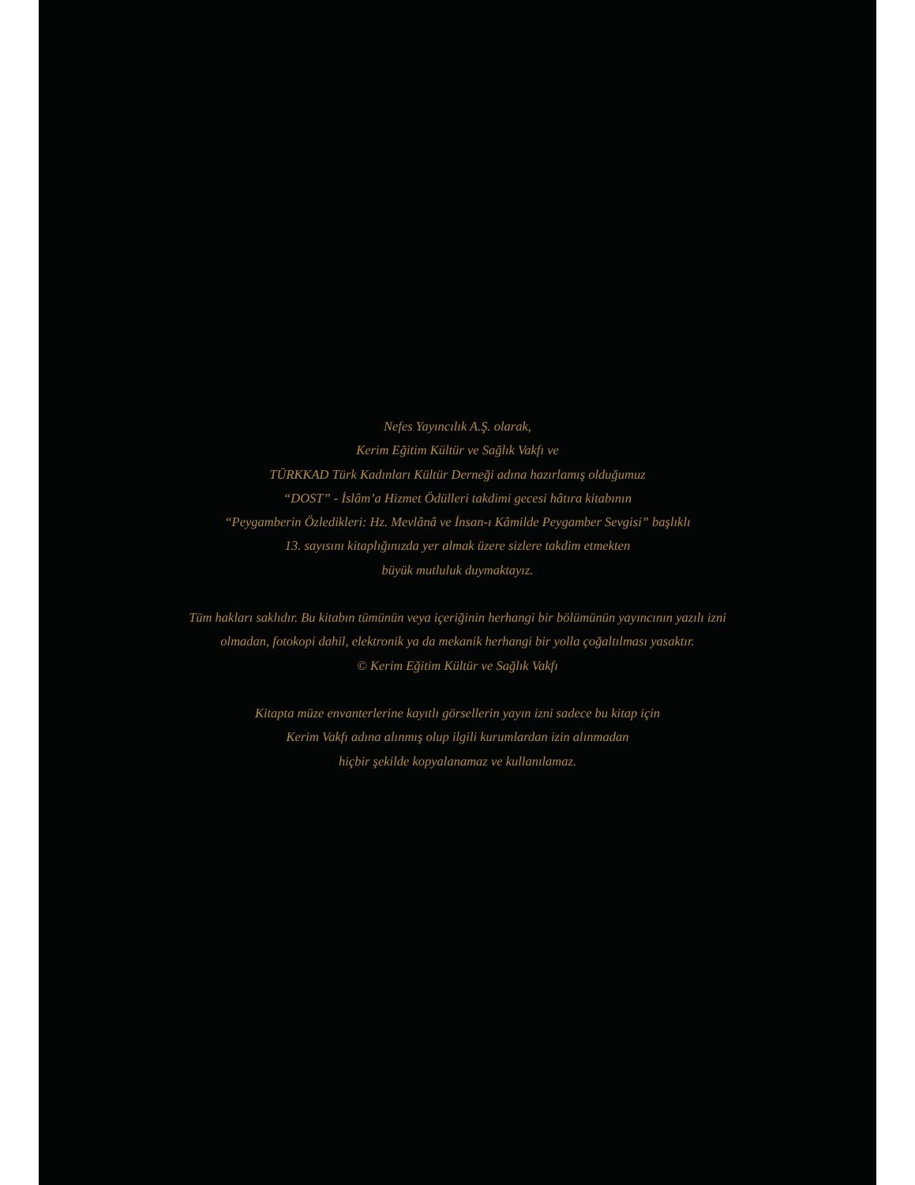Nefes Yayıncılık A.Ş. olarak,
Kerim Eğitim Kültür ve Sağlık Vakfı ve
TÜRKKAD Türk Kadınları Kültür Derneği adına hazırlamış olduğumuz
“DOST” - İslâm’a Hizmet Ödülleri takdimi gecesi hâtıra kitabının
“Peygamberin Özledikleri: Hz. Mevlânâ ve İnsan-ı Kâmilde Peygamber Sevgisi” başlıklı
13. sayısını kitaplığınızda yer almak üzere sizlere takdim etmekten
büyük mutluluk duymaktayız.
Tüm hakları saklıdır. Bu kitabın tümünün veya içeriğinin herhangi bir bölümünün yayıncının yazılı izni
olmadan, fotokopi dahil, elektronik ya da mekanik herhangi bir yolla çoğaltılması yasaktır.
© Kerim Eğitim Kültür ve Sağlık Vakfı
Kitapta müze envanterlerine kayıtlı görsellerin yayın izni sadece bu kitap için
Kerim Vakfı adına alınmış olup ilgili kurumlardan izin alınmadan
hiçbir şekilde kopyalanamaz ve kullanılamaz.